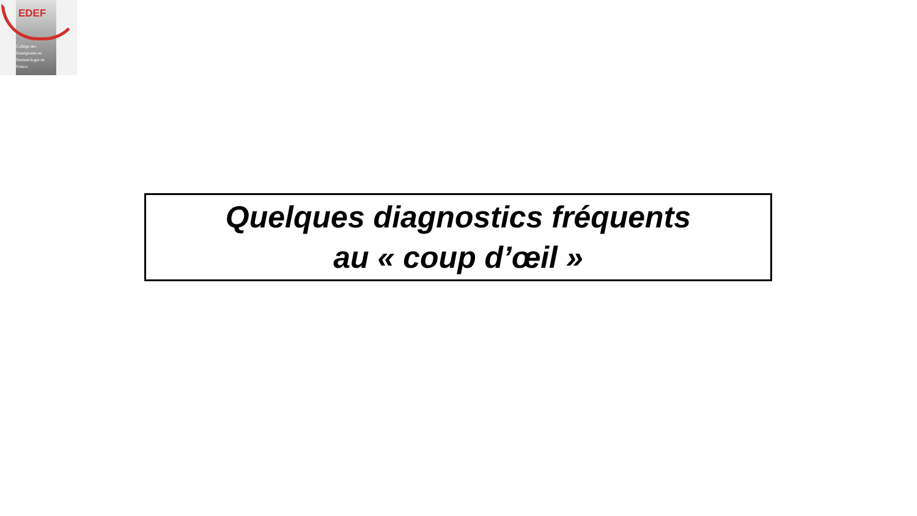EDEF
Collège des
Enseignants en
Dermatologie de
France
Quelques diagnostics fréquents
au « coup d’œil »